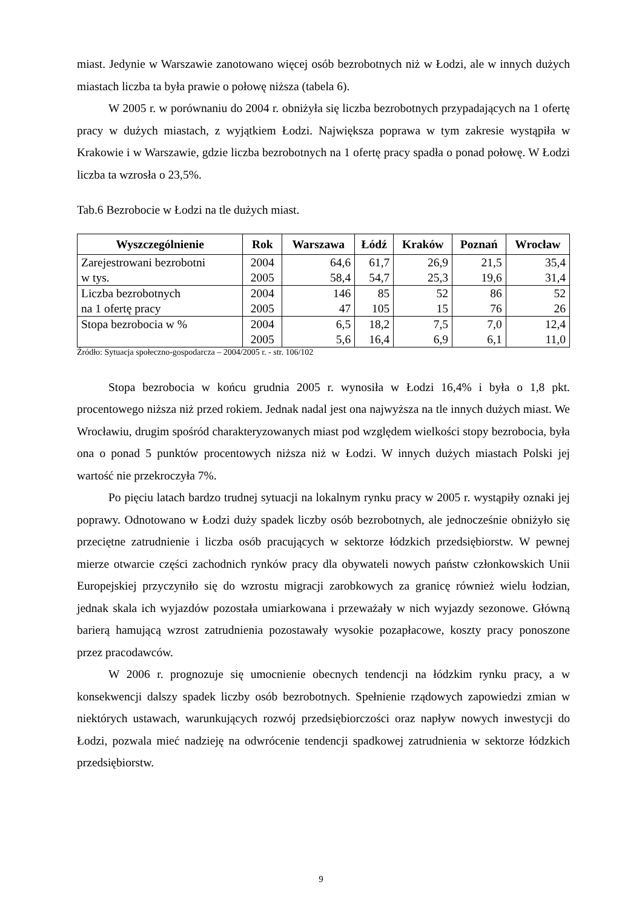miast. Jedynie w Warszawie zanotowano więcej osób bezrobotnych niż w Łodzi, ale w innych dużych miastach liczba ta była prawie o połowę niższa (tabela 6).
W 2005 r. w porównaniu do 2004 r. obniżyła się liczba bezrobotnych przypadających na 1 ofertę pracy w dużych miastach, z wyjątkiem Łodzi. Największa poprawa w tym zakresie wystąpiła w Krakowie i w Warszawie, gdzie liczba bezrobotnych na 1 ofertę pracy spadła o ponad połowę. W Łodzi liczba ta wzrosła o 23,5%.
Tab.6 Bezrobocie w Łodzi na tle dużych miast.
| Wyszczególnienie | Rok | Warszawa | Łódź | Kraków | Poznań | Wrocław |
| --- | --- | --- | --- | --- | --- | --- |
| Zarejestrowani bezrobotni w tys. | 2004 2005 | 64,6 58,4 | 61,7 54,7 | 26,9 25,3 | 21,5 19,6 | 35,4 31,4 |
| Liczba bezrobotnych na 1 ofertę pracy | 2004 2005 | 146 47 | 85 105 | 52 15 | 86 76 | 52 26 |
| Stopa bezrobocia w % | 2004 2005 | 6,5 5,6 | 18,2 16,4 | 7,5 6,9 | 7,0 6,1 | 12,4 11,0 |
Źródło: Sytuacja społeczno-gospodarcza – 2004/2005 r. - str. 106/102
Stopa bezrobocia w końcu grudnia 2005 r. wynosiła w Łodzi 16,4% i była o 1,8 pkt. procentowego niższa niż przed rokiem. Jednak nadal jest ona najwyższa na tle innych dużych miast. We Wrocławiu, drugim spośród charakteryzowanych miast pod względem wielkości stopy bezrobocia, była ona o ponad 5 punktów procentowych niższa niż w Łodzi. W innych dużych miastach Polski jej wartość nie przekroczyła 7%.
Po pięciu latach bardzo trudnej sytuacji na lokalnym rynku pracy w 2005 r. wystąpiły oznaki jej poprawy. Odnotowano w Łodzi duży spadek liczby osób bezrobotnych, ale jednocześnie obniżyło się przeciętne zatrudnienie i liczba osób pracujących w sektorze łódzkich przedsiębiorstw. W pewnej mierze otwarcie części zachodnich rynków pracy dla obywateli nowych państw członkowskich Unii Europejskiej przyczyniło się do wzrostu migracji zarobkowych za granicę również wielu łodzian, jednak skala ich wyjazdów pozostała umiarkowana i przeważały w nich wyjazdy sezonowe. Główną barierą hamującą wzrost zatrudnienia pozostawały wysokie pozapłacowe, koszty pracy ponoszone przez pracodawców.
W 2006 r. prognozuje się umocnienie obecnych tendencji na łódzkim rynku pracy, a w konsekwencji dalszy spadek liczby osób bezrobotnych. Spełnienie rządowych zapowiedzi zmian w niektórych ustawach, warunkujących rozwój przedsiębiorczości oraz napływ nowych inwestycji do Łodzi, pozwala mieć nadzieję na odwrócenie tendencji spadkowej zatrudnienia w sektorze łódzkich przedsiębiorstw.
9